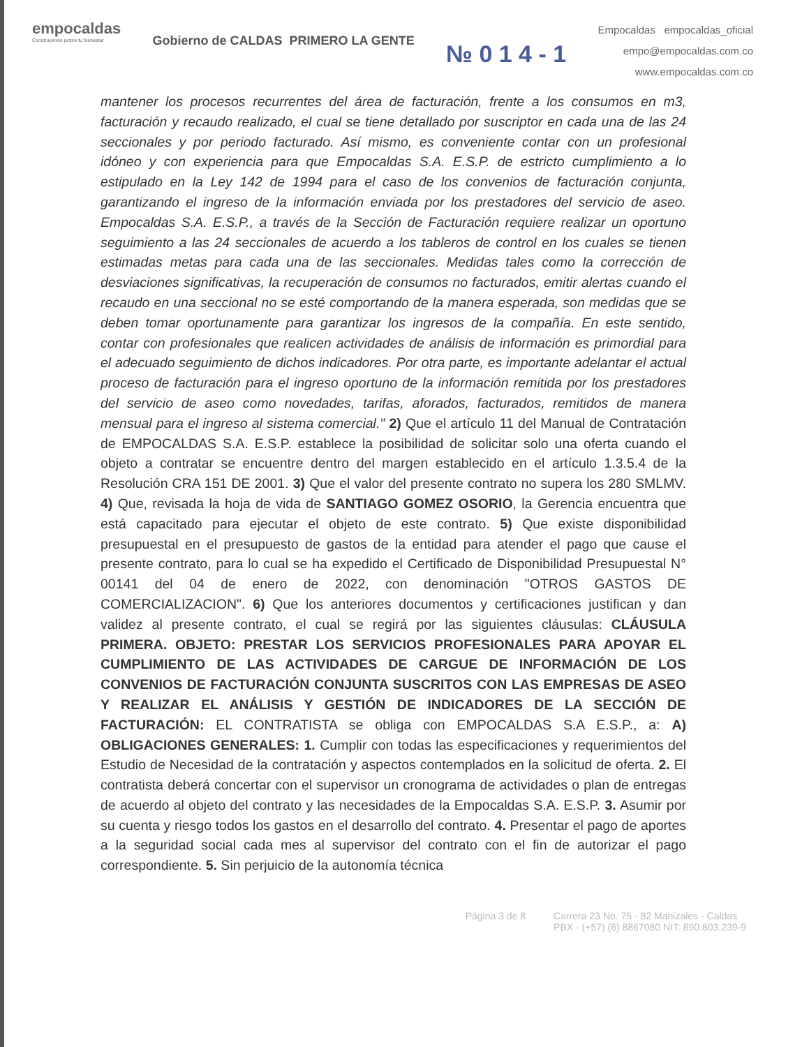empocaldas
Construyendo juntos tu bienestar
Gobierno de CALDAS PRIMERO LA GENTE
№ 0 1 4 - 1
Empocaldas empocaldas_oficial
empo@empocaldas.com.co
www.empocaldas.com.co
mantener los procesos recurrentes del área de facturación, frente a los consumos en m3, facturación y recaudo realizado, el cual se tiene detallado por suscriptor en cada una de las 24 seccionales y por periodo facturado. Así mismo, es conveniente contar con un profesional idóneo y con experiencia para que Empocaldas S.A. E.S.P. de estricto cumplimiento a lo estipulado en la Ley 142 de 1994 para el caso de los convenios de facturación conjunta, garantizando el ingreso de la información enviada por los prestadores del servicio de aseo. Empocaldas S.A. E.S.P., a través de la Sección de Facturación requiere realizar un oportuno seguimiento a las 24 seccionales de acuerdo a los tableros de control en los cuales se tienen estimadas metas para cada una de las seccionales. Medidas tales como la corrección de desviaciones significativas, la recuperación de consumos no facturados, emitir alertas cuando el recaudo en una seccional no se esté comportando de la manera esperada, son medidas que se deben tomar oportunamente para garantizar los ingresos de la compañía. En este sentido, contar con profesionales que realicen actividades de análisis de información es primordial para el adecuado seguimiento de dichos indicadores. Por otra parte, es importante adelantar el actual proceso de facturación para el ingreso oportuno de la información remitida por los prestadores del servicio de aseo como novedades, tarifas, aforados, facturados, remitidos de manera mensual para el ingreso al sistema comercial." 2) Que el artículo 11 del Manual de Contratación de EMPOCALDAS S.A. E.S.P. establece la posibilidad de solicitar solo una oferta cuando el objeto a contratar se encuentre dentro del margen establecido en el artículo 1.3.5.4 de la Resolución CRA 151 DE 2001. 3) Que el valor del presente contrato no supera los 280 SMLMV. 4) Que, revisada la hoja de vida de SANTIAGO GOMEZ OSORIO, la Gerencia encuentra que está capacitado para ejecutar el objeto de este contrato. 5) Que existe disponibilidad presupuestal en el presupuesto de gastos de la entidad para atender el pago que cause el presente contrato, para lo cual se ha expedido el Certificado de Disponibilidad Presupuestal N° 00141 del 04 de enero de 2022, con denominación "OTROS GASTOS DE COMERCIALIZACION". 6) Que los anteriores documentos y certificaciones justifican y dan validez al presente contrato, el cual se regirá por las siguientes cláusulas: CLÁUSULA PRIMERA. OBJETO: PRESTAR LOS SERVICIOS PROFESIONALES PARA APOYAR EL CUMPLIMIENTO DE LAS ACTIVIDADES DE CARGUE DE INFORMACIÓN DE LOS CONVENIOS DE FACTURACIÓN CONJUNTA SUSCRITOS CON LAS EMPRESAS DE ASEO Y REALIZAR EL ANÁLISIS Y GESTIÓN DE INDICADORES DE LA SECCIÓN DE FACTURACIÓN: EL CONTRATISTA se obliga con EMPOCALDAS S.A E.S.P., a: A) OBLIGACIONES GENERALES: 1. Cumplir con todas las especificaciones y requerimientos del Estudio de Necesidad de la contratación y aspectos contemplados en la solicitud de oferta. 2. El contratista deberá concertar con el supervisor un cronograma de actividades o plan de entregas de acuerdo al objeto del contrato y las necesidades de la Empocaldas S.A. E.S.P. 3. Asumir por su cuenta y riesgo todos los gastos en el desarrollo del contrato. 4. Presentar el pago de aportes a la seguridad social cada mes al supervisor del contrato con el fin de autorizar el pago correspondiente. 5. Sin perjuicio de la autonomía técnica
Página 3 de 8 Carrera 23 No. 75 - 82 Manizales - Caldas
PBX - (+57) (6) 8867080 NIT: 890.803.239-9